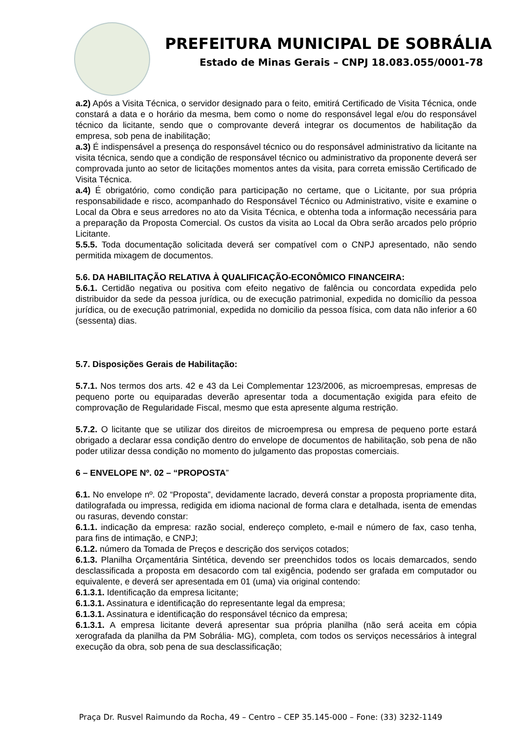PREFEITURA MUNICIPAL DE SOBRÁLIA
Estado de Minas Gerais – CNPJ 18.083.055/0001-78
a.2) Após a Visita Técnica, o servidor designado para o feito, emitirá Certificado de Visita Técnica, onde constará a data e o horário da mesma, bem como o nome do responsável legal e/ou do responsável técnico da licitante, sendo que o comprovante deverá integrar os documentos de habilitação da empresa, sob pena de inabilitação;
a.3) É indispensável a presença do responsável técnico ou do responsável administrativo da licitante na visita técnica, sendo que a condição de responsável técnico ou administrativo da proponente deverá ser comprovada junto ao setor de licitações momentos antes da visita, para correta emissão Certificado de Visita Técnica.
a.4) É obrigatório, como condição para participação no certame, que o Licitante, por sua própria responsabilidade e risco, acompanhado do Responsável Técnico ou Administrativo, visite e examine o Local da Obra e seus arredores no ato da Visita Técnica, e obtenha toda a informação necessária para a preparação da Proposta Comercial. Os custos da visita ao Local da Obra serão arcados pelo próprio Licitante.
5.5.5. Toda documentação solicitada deverá ser compatível com o CNPJ apresentado, não sendo permitida mixagem de documentos.
5.6. DA HABILITAÇÃO RELATIVA À QUALIFICAÇÃO-ECONÔMICO FINANCEIRA:
5.6.1. Certidão negativa ou positiva com efeito negativo de falência ou concordata expedida pelo distribuidor da sede da pessoa jurídica, ou de execução patrimonial, expedida no domicílio da pessoa jurídica, ou de execução patrimonial, expedida no domicilio da pessoa física, com data não inferior a 60 (sessenta) dias.
5.7. Disposições Gerais de Habilitação:
5.7.1. Nos termos dos arts. 42 e 43 da Lei Complementar 123/2006, as microempresas, empresas de pequeno porte ou equiparadas deverão apresentar toda a documentação exigida para efeito de comprovação de Regularidade Fiscal, mesmo que esta apresente alguma restrição.
5.7.2. O licitante que se utilizar dos direitos de microempresa ou empresa de pequeno porte estará obrigado a declarar essa condição dentro do envelope de documentos de habilitação, sob pena de não poder utilizar dessa condição no momento do julgamento das propostas comerciais.
6 – ENVELOPE Nº. 02 – “PROPOSTA”
6.1. No envelope nº. 02 “Proposta”, devidamente lacrado, deverá constar a proposta propriamente dita, datilografada ou impressa, redigida em idioma nacional de forma clara e detalhada, isenta de emendas ou rasuras, devendo constar:
6.1.1. indicação da empresa: razão social, endereço completo, e-mail e número de fax, caso tenha, para fins de intimação, e CNPJ;
6.1.2. número da Tomada de Preços e descrição dos serviços cotados;
6.1.3. Planilha Orçamentária Sintética, devendo ser preenchidos todos os locais demarcados, sendo desclassificada a proposta em desacordo com tal exigência, podendo ser grafada em computador ou equivalente, e deverá ser apresentada em 01 (uma) via original contendo:
6.1.3.1. Identificação da empresa licitante;
6.1.3.1. Assinatura e identificação do representante legal da empresa;
6.1.3.1. Assinatura e identificação do responsável técnico da empresa;
6.1.3.1. A empresa licitante deverá apresentar sua própria planilha (não será aceita em cópia xerografada da planilha da PM Sobrália- MG), completa, com todos os serviços necessários à integral execução da obra, sob pena de sua desclassificação;
Praça Dr. Rusvel Raimundo da Rocha, 49 – Centro – CEP 35.145-000 – Fone: (33) 3232-1149